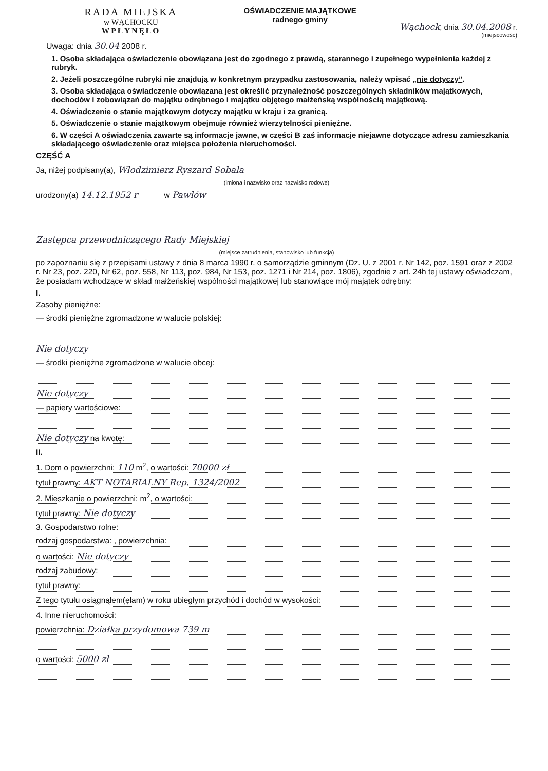RADA MIEJSKA
w WĄCHOCKU
WPŁYNĘŁO
OŚWIADCZENIE MAJĄTKOWE
radnego gminy
Wąchock, dnia 30.04.2008 r.
(miejscowość)
Uwaga: dnia 30.04 2008 r.
1. Osoba składająca oświadczenie obowiązana jest do zgodnego z prawdą, starannego i zupełnego wypełnienia każdej z rubryk.
2. Jeżeli poszczególne rubryki nie znajdują w konkretnym przypadku zastosowania, należy wpisać „nie dotyczy”.
3. Osoba składająca oświadczenie obowiązana jest określić przynależność poszczególnych składników majątkowych, dochodów i zobowiązań do majątku odrębnego i majątku objętego małżeńską wspólnością majątkową.
4. Oświadczenie o stanie majątkowym dotyczy majątku w kraju i za granicą.
5. Oświadczenie o stanie majątkowym obejmuje również wierzytelności pieniężne.
6. W części A oświadczenia zawarte są informacje jawne, w części B zaś informacje niejawne dotyczące adresu zamieszkania składającego oświadczenie oraz miejsca położenia nieruchomości.
CZĘŚĆ A
Ja, niżej podpisany(a), Włodzimierz Ryszard Sobala
(imiona i nazwisko oraz nazwisko rodowe)
urodzony(a) 14.12.1952 r w Pawłów
Zastępca przewodniczącego Rady Miejskiej
(miejsce zatrudnienia, stanowisko lub funkcja)
po zapoznaniu się z przepisami ustawy z dnia 8 marca 1990 r. o samorządzie gminnym (Dz. U. z 2001 r. Nr 142, poz. 1591 oraz z 2002 r. Nr 23, poz. 220, Nr 62, poz. 558, Nr 113, poz. 984, Nr 153, poz. 1271 i Nr 214, poz. 1806), zgodnie z art. 24h tej ustawy oświadczam, że posiadam wchodzące w skład małżeńskiej wspólności majątkowej lub stanowiące mój majątek odrębny:
I.
Zasoby pieniężne:
— środki pieniężne zgromadzone w walucie polskiej:
Nie dotyczy
— środki pieniężne zgromadzone w walucie obcej:
Nie dotyczy
— papiery wartościowe:
Nie dotyczy na kwotę:
II.
1. Dom o powierzchni: 110 m<sup>2</sup>, o wartości: 70000 zł
tytuł prawny: AKT NOTARIALNY Rep. 1324/2002
2. Mieszkanie o powierzchni: m<sup>2</sup>, o wartości:
tytuł prawny: Nie dotyczy
3. Gospodarstwo rolne:
rodzaj gospodarstwa: , powierzchnia:
o wartości: Nie dotyczy
rodzaj zabudowy:
tytuł prawny:
Z tego tytułu osiągnąłem(ęłam) w roku ubiegłym przychód i dochód w wysokości:
4. Inne nieruchomości:
powierzchnia: Działka przydomowa 739 m
o wartości: 5000 zł